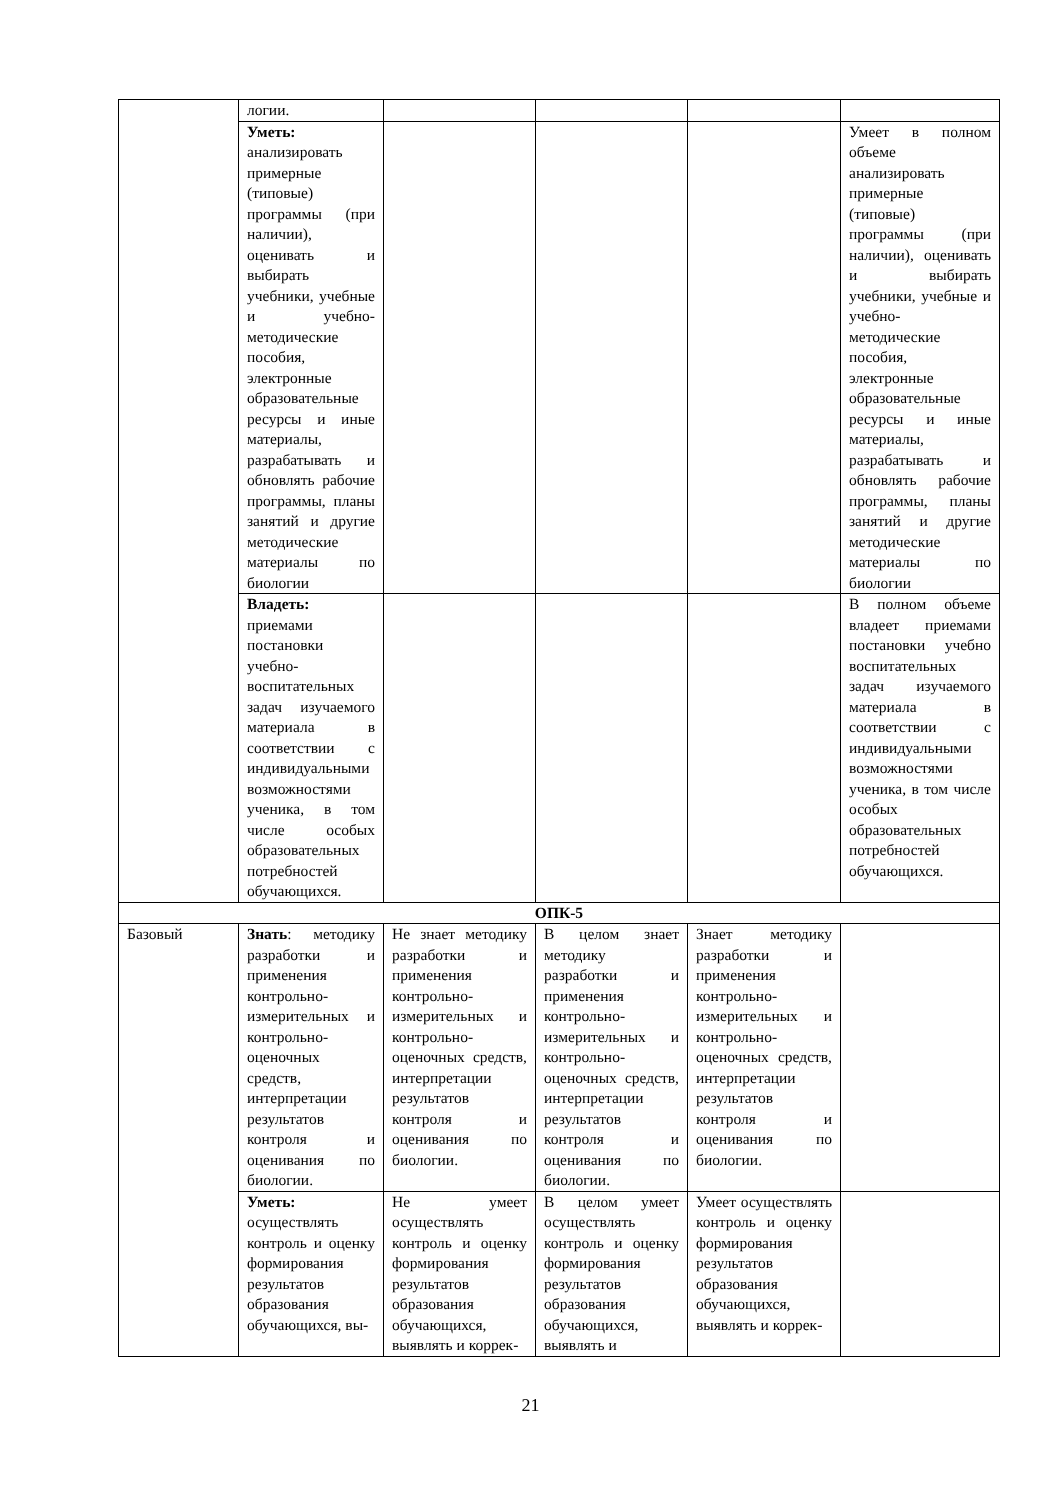| | логии. | | | | |
| | Уметь: анализировать примерные (типовые) программы (при наличии), оценивать и выбирать учебники, учебные и учебно-методические пособия, электронные образовательные ресурсы и иные материалы, разрабатывать и обновлять рабочие программы, планы занятий и другие методические материалы по биологии | | | | Умеет в полном объеме анализировать примерные (типовые) программы (при наличии), оценивать и выбирать учебники, учебные и учебно-методические пособия, электронные образовательные ресурсы и иные материалы, разрабатывать и обновлять рабочие программы, планы занятий и другие методические материалы по биологии |
| | Владеть: приемами постановки учебно-воспитательных задач изучаемого материала в соответствии с индивидуальными возможностями ученика, в том числе особых образовательных потребностей обучающихся. | | | | В полном объеме владеет приемами постановки учебно воспитательных задач изучаемого материала в соответствии с индивидуальными возможностями ученика, в том числе особых образовательных потребностей обучающихся. |
| ОПК-5 | | | | | |
| Базовый | Знать : методику разработки и применения контрольно-измерительных и контрольно-оценочных средств, интерпретации результатов контроля и оценивания по биологии. | Не знает методику разработки и применения контрольно- измерительных и контрольно-оценочных средств, интерпретации результатов контроля и оценивания по биологии. | В целом знает методику разработки и применения контрольно- измерительных и контрольно-оценочных средств, интерпретации результатов контроля и оценивания по биологии. | Знает методику разработки и применения контрольно- измерительных и контрольно-оценочных средств, интерпретации результатов контроля и оценивания по биологии. | |
| | Уметь: осуществлять контроль и оценку формирования результатов образования обучающихся, вы- | Не умеет осуществлять контроль и оценку формирования результатов образования обучающихся, выявлять и коррек- | В целом умеет осуществлять контроль и оценку формирования результатов образования обучающихся, выявлять и | Умеет осуществлять контроль и оценку формирования результатов образования обучающихся, выявлять и коррек- | |
21